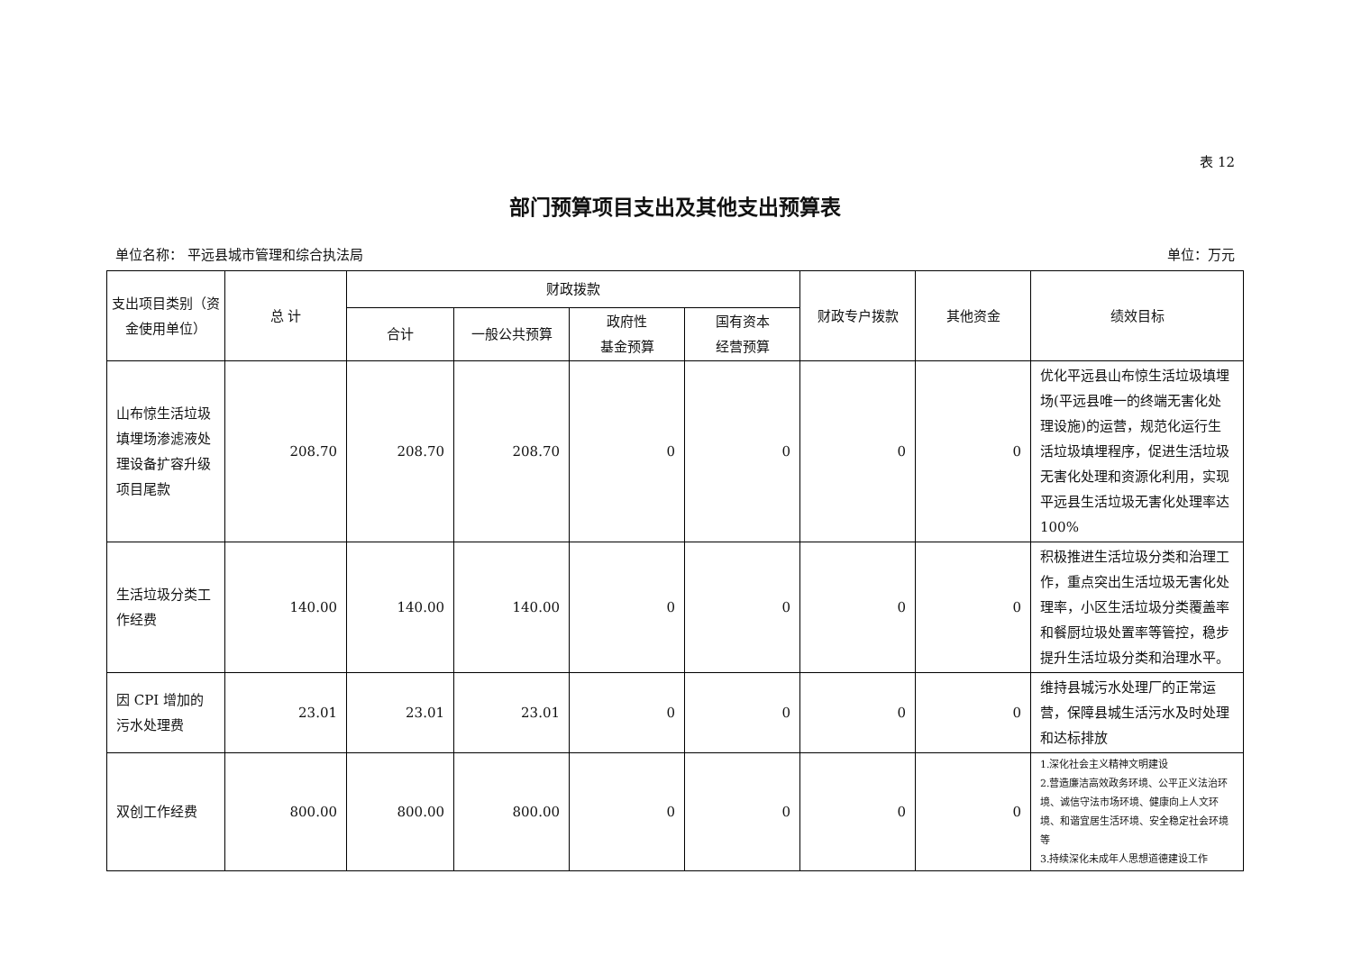表 12
部门预算项目支出及其他支出预算表
单位名称： 平远县城市管理和综合执法局 单位：万元
| 支出项目类别（资金使用单位） | 总 计 | 财政拨款 | | | | 财政专户拨款 | 其他资金 | 绩效目标 |
| --- | --- | --- | --- | --- | --- | --- | --- | --- |
| | | 合计 | 一般公共预算 | 政府性 基金预算 | 国有资本 经营预算 | | | |
| 山布惊生活垃圾填埋场渗滤液处理设备扩容升级项目尾款 | 208.70 | 208.70 | 208.70 | 0 | 0 | 0 | 0 | 优化平远县山布惊生活垃圾填埋场(平远县唯一的终端无害化处理设施)的运营，规范化运行生活垃圾填埋程序，促进生活垃圾无害化处理和资源化利用，实现平远县生活垃圾无害化处理率达 100% |
| 生活垃圾分类工作经费 | 140.00 | 140.00 | 140.00 | 0 | 0 | 0 | 0 | 积极推进生活垃圾分类和治理工作，重点突出生活垃圾无害化处理率，小区生活垃圾分类覆盖率和餐厨垃圾处置率等管控，稳步提升生活垃圾分类和治理水平。 |
| 因 CPI 增加的污水处理费 | 23.01 | 23.01 | 23.01 | 0 | 0 | 0 | 0 | 维持县城污水处理厂的正常运营，保障县城生活污水及时处理和达标排放 |
| 双创工作经费 | 800.00 | 800.00 | 800.00 | 0 | 0 | 0 | 0 | 1.深化社会主义精神文明建设 2.营造廉洁高效政务环境、公平正义法治环境、诚信守法市场环境、健康向上人文环境、和谐宜居生活环境、安全稳定社会环境等 3.持续深化未成年人思想道德建设工作 |